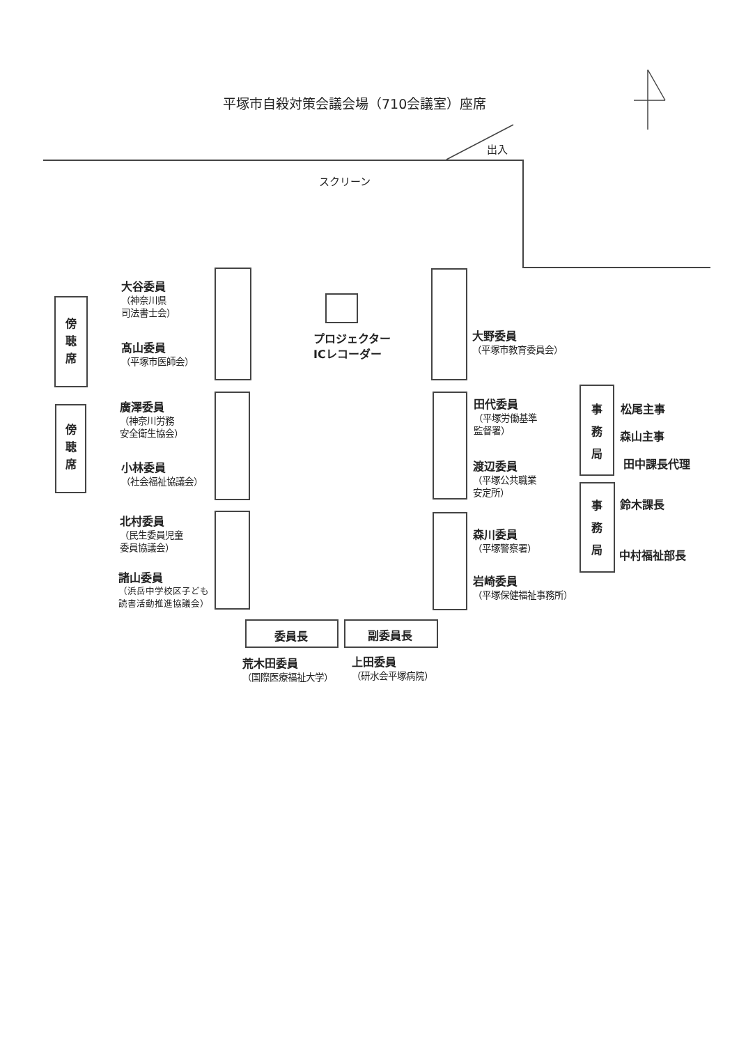平塚市自殺対策会議会場（710会議室）座席
出入
スクリーン
傍
聴
席
傍
聴
席
大谷委員
（神奈川県
司法書士会）
髙山委員
（平塚市医師会）
廣澤委員
（神奈川労務
安全衛生協会）
小林委員
（社会福祉協議会）
北村委員
（民生委員児童
委員協議会）
諸山委員
（浜岳中学校区子ども
読書活動推進協議会）
プロジェクター
ICレコーダー
大野委員
（平塚市教育委員会）
田代委員
（平塚労働基準
監督署）
渡辺委員
（平塚公共職業
安定所）
森川委員
（平塚警察署）
岩崎委員
（平塚保健福祉事務所）
事
務
局
松尾主事
森山主事
田中課長代理
事
務
局
鈴木課長
中村福祉部長
委員長
副委員長
荒木田委員
（国際医療福祉大学）
上田委員
（研水会平塚病院）